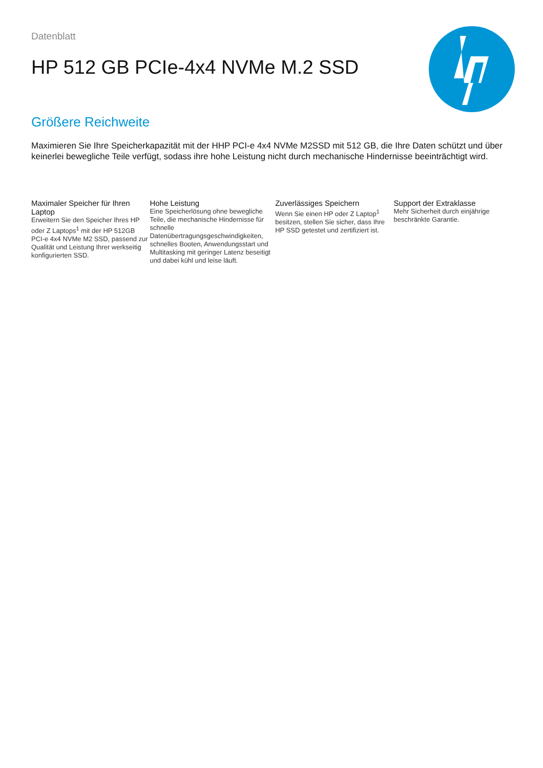Datenblatt
HP 512 GB PCIe-4x4 NVMe M.2 SSD
Größere Reichweite
Maximieren Sie Ihre Speicherkapazität mit der HHP PCI-e 4x4 NVMe M2SSD mit 512 GB, die Ihre Daten schützt und über keinerlei bewegliche Teile verfügt, sodass ihre hohe Leistung nicht durch mechanische Hindernisse beeinträchtigt wird.
Maximaler Speicher für Ihren Laptop
Erweitern Sie den Speicher Ihres HP oder Z Laptops<sup>1</sup> mit der HP 512GB PCI-e 4x4 NVMe M2 SSD, passend zur Qualität und Leistung Ihrer werkseitig konfigurierten SSD.
Hohe Leistung
Eine Speicherlösung ohne bewegliche Teile, die mechanische Hindernisse für schnelle Datenübertragungsgeschwindigkeiten, schnelles Booten, Anwendungsstart und Multitasking mit geringer Latenz beseitigt und dabei kühl und leise läuft.
Zuverlässiges Speichern
Wenn Sie einen HP oder Z Laptop<sup>1</sup> besitzen, stellen Sie sicher, dass Ihre HP SSD getestet und zertifiziert ist.
Support der Extraklasse
Mehr Sicherheit durch einjährige beschränkte Garantie.